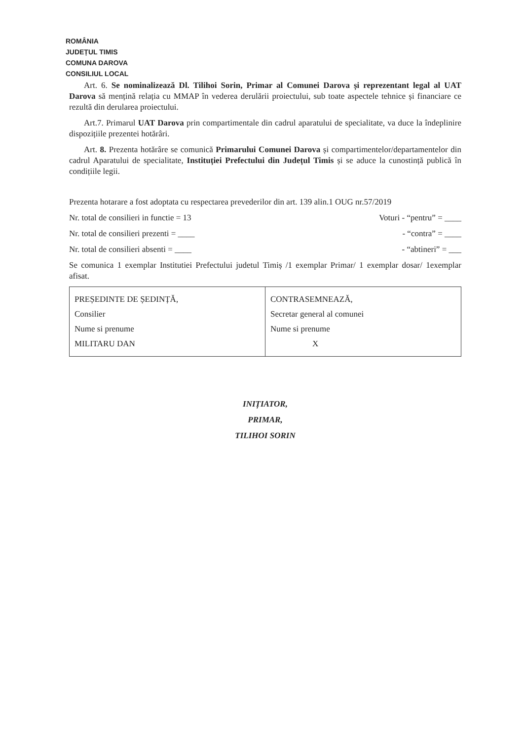ROMÂNIA
JUDEȚUL TIMIS
COMUNA DAROVA
CONSILIUL LOCAL
Art. 6. Se nominalizează Dl. Tilihoi Sorin, Primar al Comunei Darova și reprezentant legal al UAT Darova să mențină relația cu MMAP în vederea derulării proiectului, sub toate aspectele tehnice și financiare ce rezultă din derularea proiectului.
Art.7. Primarul UAT Darova prin compartimentale din cadrul aparatului de specialitate, va duce la îndeplinire dispozițiile prezentei hotărâri.
Art. 8. Prezenta hotărâre se comunică Primarului Comunei Darova și compartimentelor/departamentelor din cadrul Aparatului de specialitate, Instituției Prefectului din Județul Timis și se aduce la cunostință publică în condițiile legii.
Prezenta hotarare a fost adoptata cu respectarea prevederilor din art. 139 alin.1 OUG nr.57/2019
Nr. total de consilieri in functie = 13
Voturi - “pentru” = ____
Nr. total de consilieri prezenti = ____
- “contra” = ____
Nr. total de consilieri absenti = ____
- “abtineri” = ___
Se comunica 1 exemplar Institutiei Prefectului judetul Timiș /1 exemplar Primar/ 1 exemplar dosar/ 1exemplar afisat.
| PREȘEDINTE DE ȘEDINȚĂ, Consilier Nume si prenume MILITARU DAN | CONTRASEMNEAZĂ, Secretar general al comunei Nume si prenume X |
INIȚIATOR,
PRIMAR,
TILIHOI SORIN